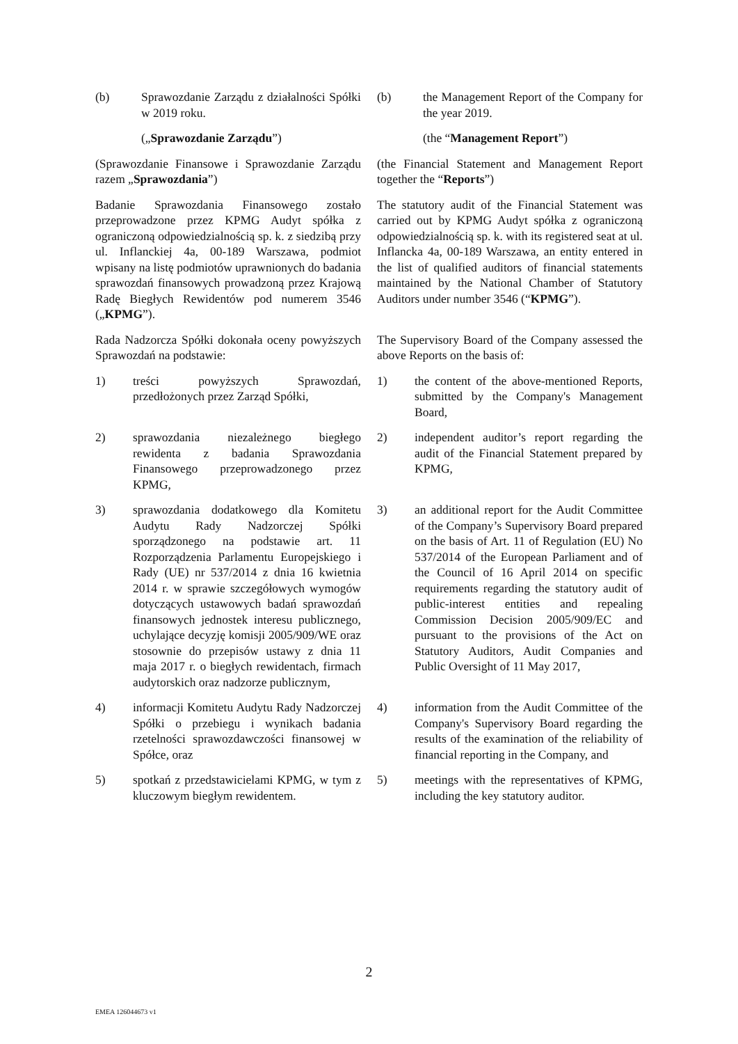(b) Sprawozdanie Zarządu z działalności Spółki w 2019 roku.
(b) the Management Report of the Company for the year 2019.
(„Sprawozdanie Zarządu”) (the “Management Report”)
(Sprawozdanie Finansowe i Sprawozdanie Zarządu razem „Sprawozdania”)
(the Financial Statement and Management Report together the “Reports”)
Badanie Sprawozdania Finansowego zostało przeprowadzone przez KPMG Audyt spółka z ograniczoną odpowiedzialnością sp. k. z siedzibą przy ul. Inflanckiej 4a, 00-189 Warszawa, podmiot wpisany na listę podmiotów uprawnionych do badania sprawozdań finansowych prowadzoną przez Krajową Radę Biegłych Rewidentów pod numerem 3546 („KPMG”).
The statutory audit of the Financial Statement was carried out by KPMG Audyt spółka z ograniczoną odpowiedzialnością sp. k. with its registered seat at ul. Inflancka 4a, 00-189 Warszawa, an entity entered in the list of qualified auditors of financial statements maintained by the National Chamber of Statutory Auditors under number 3546 (“KPMG”).
Rada Nadzorcza Spółki dokonała oceny powyższych Sprawozdań na podstawie:
The Supervisory Board of the Company assessed the above Reports on the basis of:
1) treści powyższych Sprawozdań, przedłożonych przez Zarząd Spółki,
1) the content of the above-mentioned Reports, submitted by the Company's Management Board,
2) sprawozdania niezależnego biegłego rewidenta z badania Sprawozdania Finansowego przeprowadzonego przez KPMG,
2) independent auditor’s report regarding the audit of the Financial Statement prepared by KPMG,
3) sprawozdania dodatkowego dla Komitetu Audytu Rady Nadzorczej Spółki sporządzonego na podstawie art. 11 Rozporządzenia Parlamentu Europejskiego i Rady (UE) nr 537/2014 z dnia 16 kwietnia 2014 r. w sprawie szczegółowych wymogów dotyczących ustawowych badań sprawozdań finansowych jednostek interesu publicznego, uchylające decyzję komisji 2005/909/WE oraz stosownie do przepisów ustawy z dnia 11 maja 2017 r. o biegłych rewidentach, firmach audytorskich oraz nadzorze publicznym,
3) an additional report for the Audit Committee of the Company’s Supervisory Board prepared on the basis of Art. 11 of Regulation (EU) No 537/2014 of the European Parliament and of the Council of 16 April 2014 on specific requirements regarding the statutory audit of public-interest entities and repealing Commission Decision 2005/909/EC and pursuant to the provisions of the Act on Statutory Auditors, Audit Companies and Public Oversight of 11 May 2017,
4) informacji Komitetu Audytu Rady Nadzorczej Spółki o przebiegu i wynikach badania rzetelności sprawozdawczości finansowej w Spółce, oraz
4) information from the Audit Committee of the Company's Supervisory Board regarding the results of the examination of the reliability of financial reporting in the Company, and
5) spotkań z przedstawicielami KPMG, w tym z kluczowym biegłym rewidentem.
5) meetings with the representatives of KPMG, including the key statutory auditor.
2
EMEA 126044673 v1